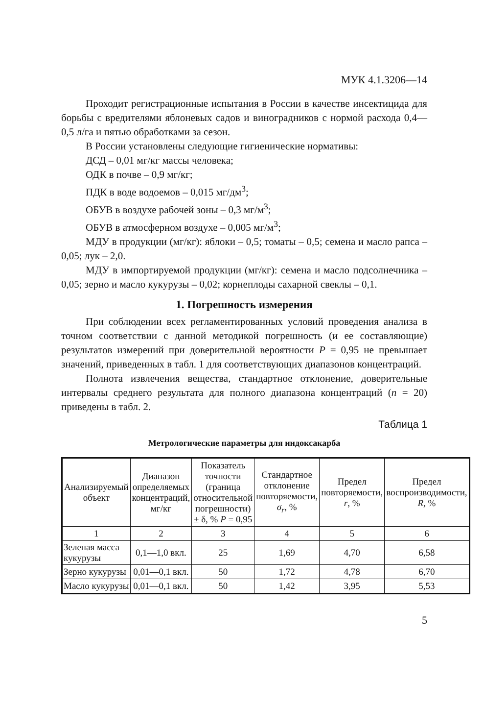МУК 4.1.3206—14
Проходит регистрационные испытания в России в качестве инсектицида для борьбы с вредителями яблоневых садов и виноградников с нормой расхода 0,4—0,5 л/га и пятью обработками за сезон.
В России установлены следующие гигиенические нормативы:
ДСД – 0,01 мг/кг массы человека;
ОДК в почве – 0,9 мг/кг;
ПДК в воде водоемов – 0,015 мг/дм<sup>3</sup>;
ОБУВ в воздухе рабочей зоны – 0,3 мг/м<sup>3</sup>;
ОБУВ в атмосферном воздухе – 0,005 мг/м<sup>3</sup>;
МДУ в продукции (мг/кг): яблоки – 0,5; томаты – 0,5; семена и масло рапса – 0,05; лук – 2,0.
МДУ в импортируемой продукции (мг/кг): семена и масло подсолнечника – 0,05; зерно и масло кукурузы – 0,02; корнеплоды сахарной свеклы – 0,1.
1. Погрешность измерения
При соблюдении всех регламентированных условий проведения анализа в точном соответствии с данной методикой погрешность (и ее составляющие) результатов измерений при доверительной вероятности P = 0,95 не превышает значений, приведенных в табл. 1 для соответствующих диапазонов концентраций.
Полнота извлечения вещества, стандартное отклонение, доверительные интервалы среднего результата для полного диапазона концентраций (n = 20) приведены в табл. 2.
Таблица 1
Метрологические параметры для индоксакарба
| Анализируемый объект | Диапазон определяемых концентраций, мг/кг | Показатель точности (граница относительной погрешности) ± δ, % P = 0,95 | Стандартное отклонение повторяемости, σ<sub>r</sub> , % | Предел повторяемости, r , % | Предел воспроизводимости, R , % |
| --- | --- | --- | --- | --- | --- |
| 1 | 2 | 3 | 4 | 5 | 6 |
| Зеленая масса кукурузы | 0,1—1,0 вкл. | 25 | 1,69 | 4,70 | 6,58 |
| Зерно кукурузы | 0,01—0,1 вкл. | 50 | 1,72 | 4,78 | 6,70 |
| Масло кукурузы | 0,01—0,1 вкл. | 50 | 1,42 | 3,95 | 5,53 |
5